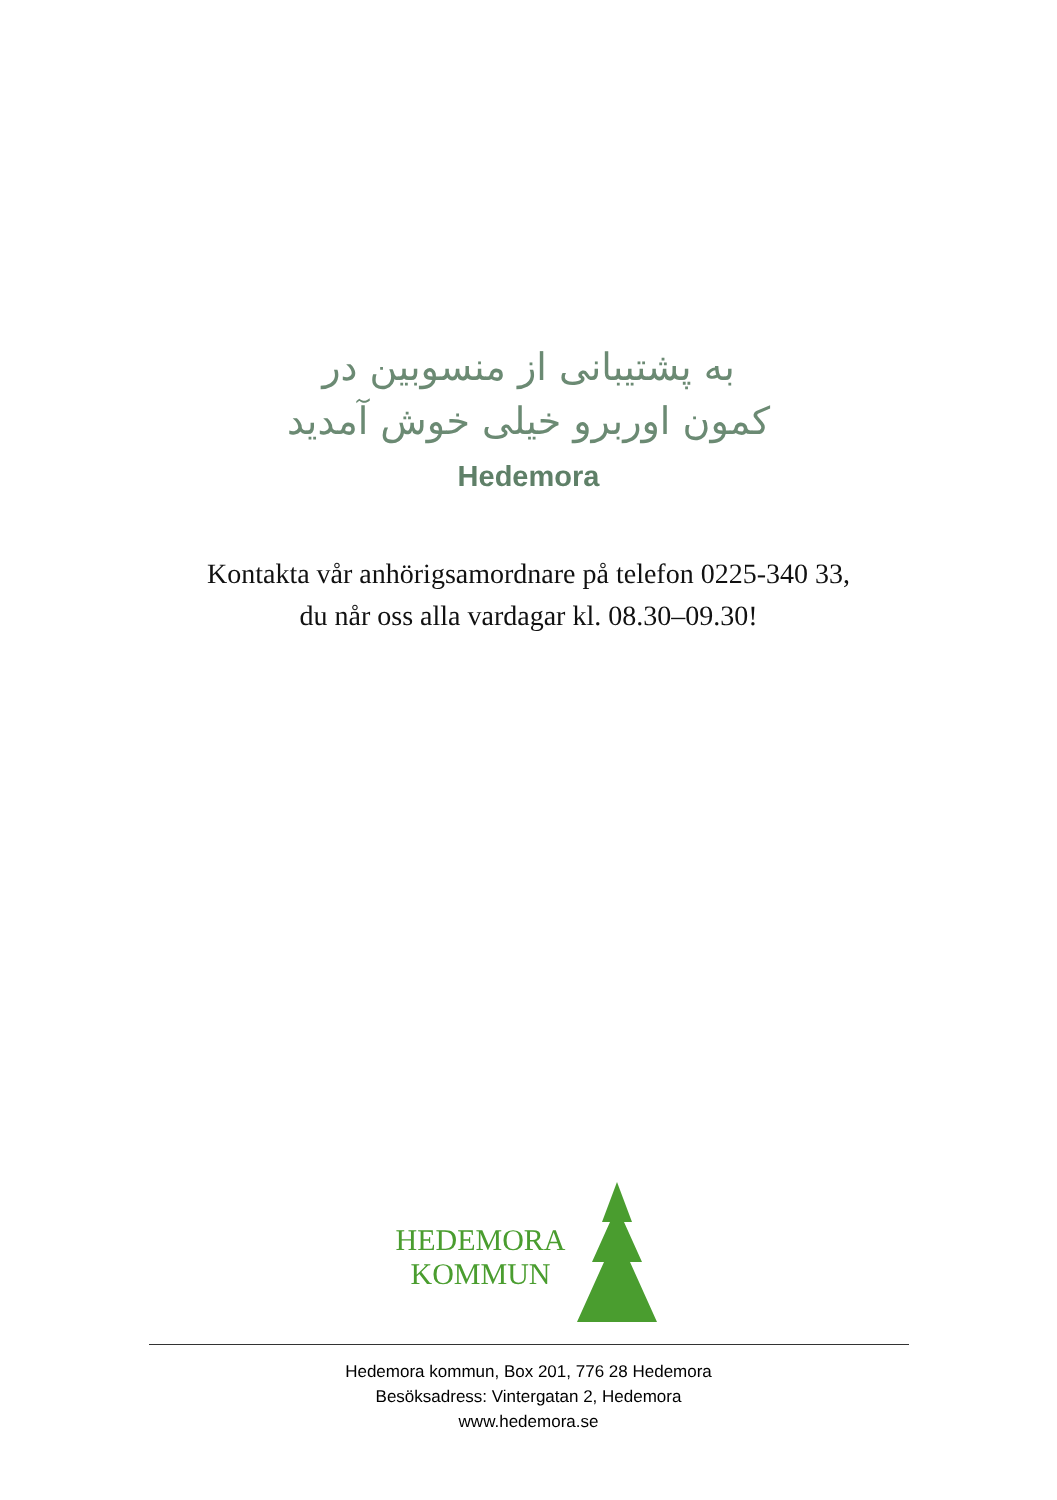به پشتیبانی از منسوبین در
کمون اوربرو خیلی خوش آمدید
Hedemora
Kontakta vår anhörigsamordnare på telefon 0225-340 33,
du når oss alla vardagar kl. 08.30–09.30!
HEDEMORA
KOMMUN
Hedemora kommun, Box 201, 776 28 Hedemora
Besöksadress: Vintergatan 2, Hedemora
www.hedemora.se